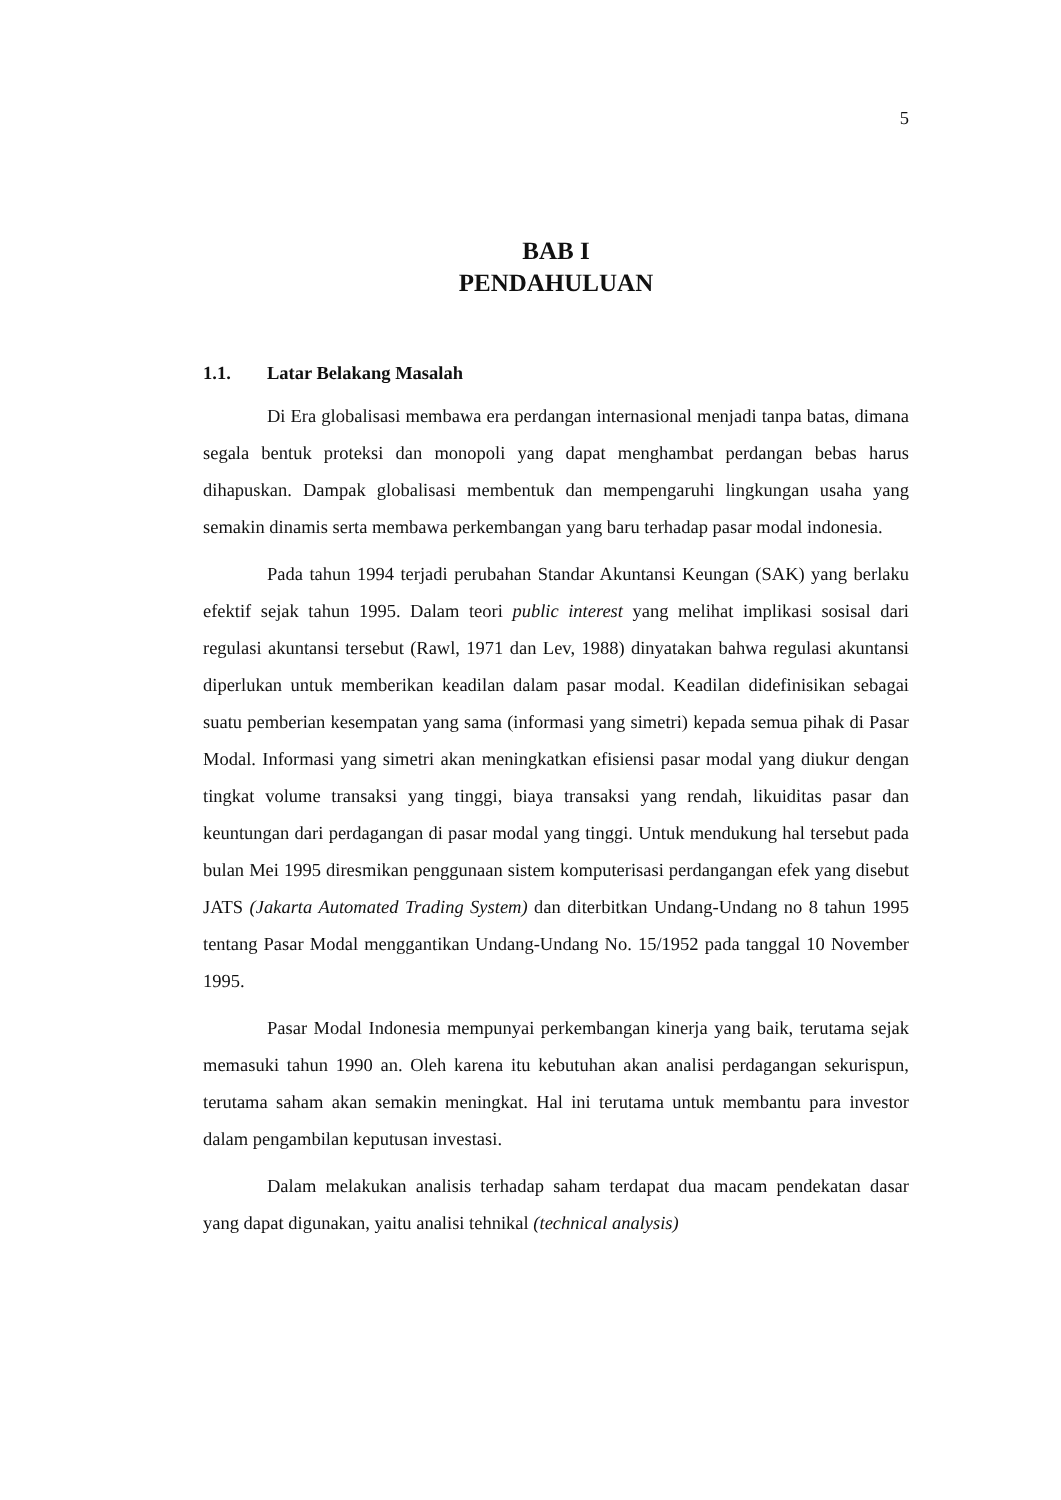5
BAB I
PENDAHULUAN
1.1. Latar Belakang Masalah
Di Era globalisasi membawa era perdangan internasional menjadi tanpa batas, dimana segala bentuk proteksi dan monopoli yang dapat menghambat perdangan bebas harus dihapuskan. Dampak globalisasi membentuk dan mempengaruhi lingkungan usaha yang semakin dinamis serta membawa perkembangan yang baru terhadap pasar modal indonesia.
Pada tahun 1994 terjadi perubahan Standar Akuntansi Keungan (SAK) yang berlaku efektif sejak tahun 1995. Dalam teori public interest yang melihat implikasi sosisal dari regulasi akuntansi tersebut (Rawl, 1971 dan Lev, 1988) dinyatakan bahwa regulasi akuntansi diperlukan untuk memberikan keadilan dalam pasar modal. Keadilan didefinisikan sebagai suatu pemberian kesempatan yang sama (informasi yang simetri) kepada semua pihak di Pasar Modal. Informasi yang simetri akan meningkatkan efisiensi pasar modal yang diukur dengan tingkat volume transaksi yang tinggi, biaya transaksi yang rendah, likuiditas pasar dan keuntungan dari perdagangan di pasar modal yang tinggi. Untuk mendukung hal tersebut pada bulan Mei 1995 diresmikan penggunaan sistem komputerisasi perdangangan efek yang disebut JATS (Jakarta Automated Trading System) dan diterbitkan Undang-Undang no 8 tahun 1995 tentang Pasar Modal menggantikan Undang-Undang No. 15/1952 pada tanggal 10 November 1995.
Pasar Modal Indonesia mempunyai perkembangan kinerja yang baik, terutama sejak memasuki tahun 1990 an. Oleh karena itu kebutuhan akan analisi perdagangan sekurispun, terutama saham akan semakin meningkat. Hal ini terutama untuk membantu para investor dalam pengambilan keputusan investasi.
Dalam melakukan analisis terhadap saham terdapat dua macam pendekatan dasar yang dapat digunakan, yaitu analisi tehnikal (technical analysis)